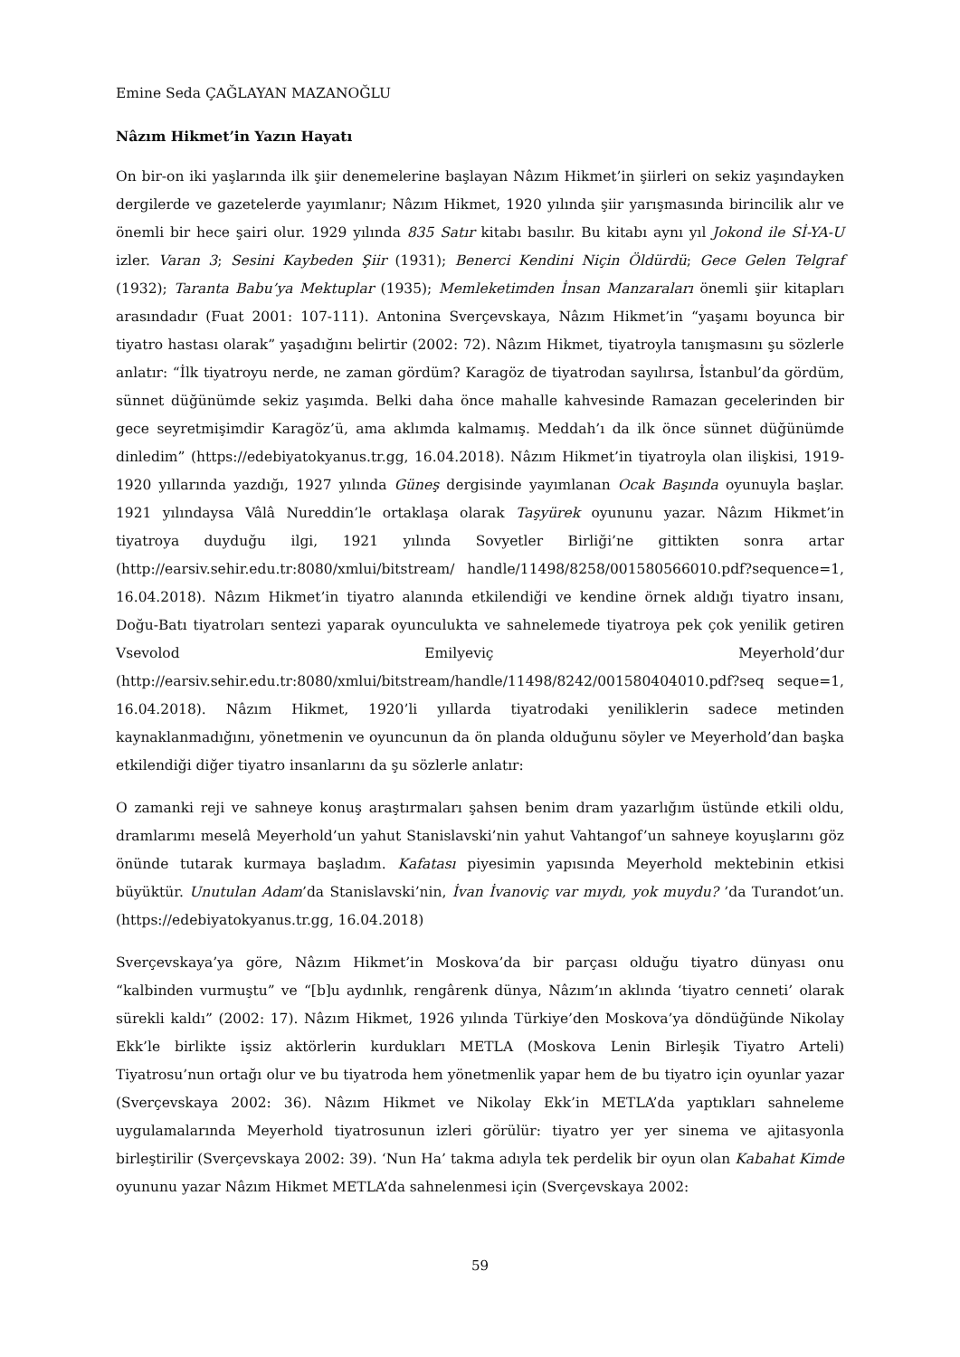Emine Seda ÇAĞLAYAN MAZANOĞLU
Nâzım Hikmet’in Yazın Hayatı
On bir-on iki yaşlarında ilk şiir denemelerine başlayan Nâzım Hikmet’in şiirleri on sekiz yaşındayken dergilerde ve gazetelerde yayımlanır; Nâzım Hikmet, 1920 yılında şiir yarışmasında birincilik alır ve önemli bir hece şairi olur. 1929 yılında 835 Satır kitabı basılır. Bu kitabı aynı yıl Jokond ile Sİ-YA-U izler. Varan 3; Sesini Kaybeden Şiir (1931); Benerci Kendini Niçin Öldürdü; Gece Gelen Telgraf (1932); Taranta Babu’ya Mektuplar (1935); Memleketimden İnsan Manzaraları önemli şiir kitapları arasındadır (Fuat 2001: 107-111). Antonina Sverçevskaya, Nâzım Hikmet’in “yaşamı boyunca bir tiyatro hastası olarak” yaşadığını belirtir (2002: 72). Nâzım Hikmet, tiyatroyla tanışmasını şu sözlerle anlatır: “İlk tiyatroyu nerde, ne zaman gördüm? Karagöz de tiyatrodan sayılırsa, İstanbul’da gördüm, sünnet düğünümde sekiz yaşımda. Belki daha önce mahalle kahvesinde Ramazan gecelerinden bir gece seyretmişimdir Karagöz’ü, ama aklımda kalmamış. Meddah’ı da ilk önce sünnet düğünümde dinledim” (https://edebiyatokyanus.tr.gg, 16.04.2018). Nâzım Hikmet’in tiyatroyla olan ilişkisi, 1919-1920 yıllarında yazdığı, 1927 yılında Güneş dergisinde yayımlanan Ocak Başında oyunuyla başlar. 1921 yılındaysa Vâlâ Nureddin’le ortaklaşa olarak Taşyürek oyununu yazar. Nâzım Hikmet’in tiyatroya duyduğu ilgi, 1921 yılında Sovyetler Birliği’ne gittikten sonra artar (http://earsiv.sehir.edu.tr:8080/xmlui/bitstream/ handle/11498/8258/001580566010.pdf?sequence=1, 16.04.2018). Nâzım Hikmet’in tiyatro alanında etkilendiği ve kendine örnek aldığı tiyatro insanı, Doğu-Batı tiyatroları sentezi yaparak oyunculukta ve sahnelemede tiyatroya pek çok yenilik getiren Vsevolod Emilyeviç Meyerhold’dur (http://earsiv.sehir.edu.tr:8080/xmlui/bitstream/handle/11498/8242/001580404010.pdf?seq seque=1, 16.04.2018). Nâzım Hikmet, 1920’li yıllarda tiyatrodaki yeniliklerin sadece metinden kaynaklanmadığını, yönetmenin ve oyuncunun da ön planda olduğunu söyler ve Meyerhold’dan başka etkilendiği diğer tiyatro insanlarını da şu sözlerle anlatır:
O zamanki reji ve sahneye konuş araştırmaları şahsen benim dram yazarlığım üstünde etkili oldu, dramlarımı meselâ Meyerhold’un yahut Stanislavski’nin yahut Vahtangof’un sahneye koyuşlarını göz önünde tutarak kurmaya başladım. Kafatası piyesimin yapısında Meyerhold mektebinin etkisi büyüktür. Unutulan Adam’da Stanislavski’nin, İvan İvanoviç var mıydı, yok muydu? ’da Turandot’un. (https://edebiyatokyanus.tr.gg, 16.04.2018)
Sverçevskaya’ya göre, Nâzım Hikmet’in Moskova’da bir parçası olduğu tiyatro dünyası onu “kalbinden vurmuştu” ve “[b]u aydınlık, rengârenk dünya, Nâzım’ın aklında ‘tiyatro cenneti’ olarak sürekli kaldı” (2002: 17). Nâzım Hikmet, 1926 yılında Türkiye’den Moskova’ya döndüğünde Nikolay Ekk’le birlikte işsiz aktörlerin kurdukları METLA (Moskova Lenin Birleşik Tiyatro Arteli) Tiyatrosu’nun ortağı olur ve bu tiyatroda hem yönetmenlik yapar hem de bu tiyatro için oyunlar yazar (Sverçevskaya 2002: 36). Nâzım Hikmet ve Nikolay Ekk’in METLA’da yaptıkları sahneleme uygulamalarında Meyerhold tiyatrosunun izleri görülür: tiyatro yer yer sinema ve ajitasyonla birleştirilir (Sverçevskaya 2002: 39). ‘Nun Ha’ takma adıyla tek perdelik bir oyun olan Kabahat Kimde oyununu yazar Nâzım Hikmet METLA’da sahnelenmesi için (Sverçevskaya 2002:
59